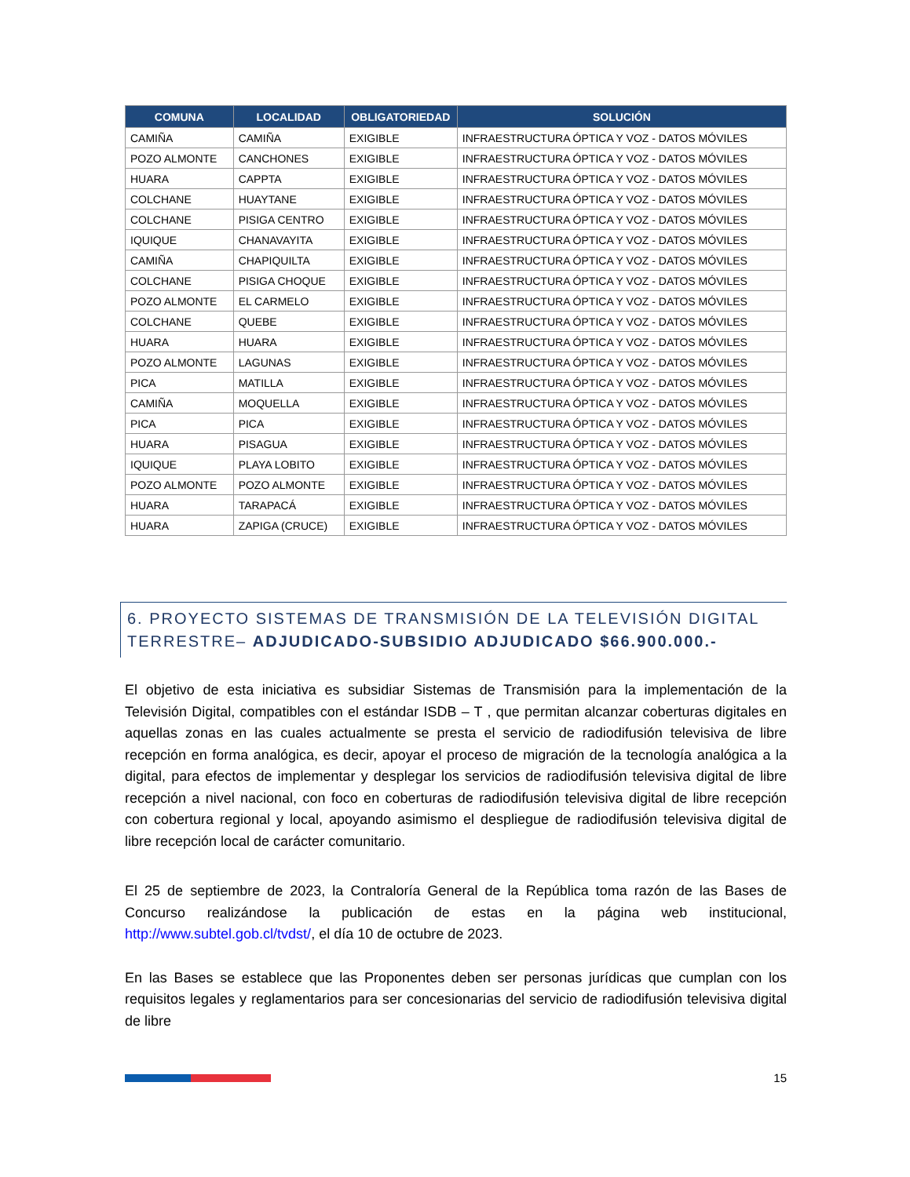| COMUNA | LOCALIDAD | OBLIGATORIEDAD | SOLUCIÓN |
| --- | --- | --- | --- |
| CAMIÑA | CAMIÑA | EXIGIBLE | INFRAESTRUCTURA ÓPTICA Y VOZ - DATOS MÓVILES |
| POZO ALMONTE | CANCHONES | EXIGIBLE | INFRAESTRUCTURA ÓPTICA Y VOZ - DATOS MÓVILES |
| HUARA | CAPPTA | EXIGIBLE | INFRAESTRUCTURA ÓPTICA Y VOZ - DATOS MÓVILES |
| COLCHANE | HUAYTANE | EXIGIBLE | INFRAESTRUCTURA ÓPTICA Y VOZ - DATOS MÓVILES |
| COLCHANE | PISIGA CENTRO | EXIGIBLE | INFRAESTRUCTURA ÓPTICA Y VOZ - DATOS MÓVILES |
| IQUIQUE | CHANAVAYITA | EXIGIBLE | INFRAESTRUCTURA ÓPTICA Y VOZ - DATOS MÓVILES |
| CAMIÑA | CHAPIQUILTA | EXIGIBLE | INFRAESTRUCTURA ÓPTICA Y VOZ - DATOS MÓVILES |
| COLCHANE | PISIGA CHOQUE | EXIGIBLE | INFRAESTRUCTURA ÓPTICA Y VOZ - DATOS MÓVILES |
| POZO ALMONTE | EL CARMELO | EXIGIBLE | INFRAESTRUCTURA ÓPTICA Y VOZ - DATOS MÓVILES |
| COLCHANE | QUEBE | EXIGIBLE | INFRAESTRUCTURA ÓPTICA Y VOZ - DATOS MÓVILES |
| HUARA | HUARA | EXIGIBLE | INFRAESTRUCTURA ÓPTICA Y VOZ - DATOS MÓVILES |
| POZO ALMONTE | LAGUNAS | EXIGIBLE | INFRAESTRUCTURA ÓPTICA Y VOZ - DATOS MÓVILES |
| PICA | MATILLA | EXIGIBLE | INFRAESTRUCTURA ÓPTICA Y VOZ - DATOS MÓVILES |
| CAMIÑA | MOQUELLA | EXIGIBLE | INFRAESTRUCTURA ÓPTICA Y VOZ - DATOS MÓVILES |
| PICA | PICA | EXIGIBLE | INFRAESTRUCTURA ÓPTICA Y VOZ - DATOS MÓVILES |
| HUARA | PISAGUA | EXIGIBLE | INFRAESTRUCTURA ÓPTICA Y VOZ - DATOS MÓVILES |
| IQUIQUE | PLAYA LOBITO | EXIGIBLE | INFRAESTRUCTURA ÓPTICA Y VOZ - DATOS MÓVILES |
| POZO ALMONTE | POZO ALMONTE | EXIGIBLE | INFRAESTRUCTURA ÓPTICA Y VOZ - DATOS MÓVILES |
| HUARA | TARAPACÁ | EXIGIBLE | INFRAESTRUCTURA ÓPTICA Y VOZ - DATOS MÓVILES |
| HUARA | ZAPIGA (CRUCE) | EXIGIBLE | INFRAESTRUCTURA ÓPTICA Y VOZ - DATOS MÓVILES |
6. PROYECTO SISTEMAS DE TRANSMISIÓN DE LA TELEVISIÓN DIGITAL TERRESTRE– ADJUDICADO-SUBSIDIO ADJUDICADO $66.900.000.-
El objetivo de esta iniciativa es subsidiar Sistemas de Transmisión para la implementación de la Televisión Digital, compatibles con el estándar ISDB – T , que permitan alcanzar coberturas digitales en aquellas zonas en las cuales actualmente se presta el servicio de radiodifusión televisiva de libre recepción en forma analógica, es decir, apoyar el proceso de migración de la tecnología analógica a la digital, para efectos de implementar y desplegar los servicios de radiodifusión televisiva digital de libre recepción a nivel nacional, con foco en coberturas de radiodifusión televisiva digital de libre recepción con cobertura regional y local, apoyando asimismo el despliegue de radiodifusión televisiva digital de libre recepción local de carácter comunitario.
El 25 de septiembre de 2023, la Contraloría General de la República toma razón de las Bases de Concurso realizándose la publicación de estas en la página web institucional, http://www.subtel.gob.cl/tvdst/, el día 10 de octubre de 2023.
En las Bases se establece que las Proponentes deben ser personas jurídicas que cumplan con los requisitos legales y reglamentarios para ser concesionarias del servicio de radiodifusión televisiva digital de libre
15